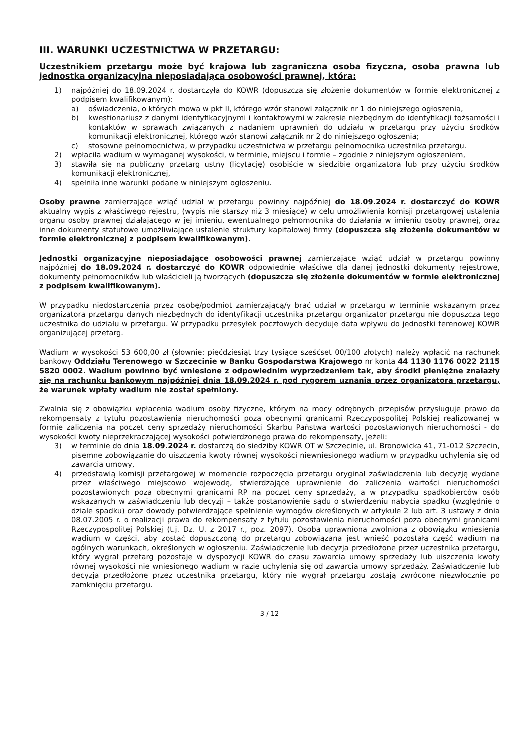III. WARUNKI UCZESTNICTWA W PRZETARGU:
Uczestnikiem przetargu może być krajowa lub zagraniczna osoba fizyczna, osoba prawna lub jednostka organizacyjna nieposiadająca osobowości prawnej, która:
1) najpóźniej do 18.09.2024 r. dostarczyła do KOWR (dopuszcza się złożenie dokumentów w formie elektronicznej z podpisem kwalifikowanym):
a) oświadczenia, o których mowa w pkt II, którego wzór stanowi załącznik nr 1 do niniejszego ogłoszenia,
b) kwestionariusz z danymi identyfikacyjnymi i kontaktowymi w zakresie niezbędnym do identyfikacji tożsamości i kontaktów w sprawach związanych z nadaniem uprawnień do udziału w przetargu przy użyciu środków komunikacji elektronicznej, którego wzór stanowi załącznik nr 2 do niniejszego ogłoszenia;
c) stosowne pełnomocnictwa, w przypadku uczestnictwa w przetargu pełnomocnika uczestnika przetargu.
2) wpłaciła wadium w wymaganej wysokości, w terminie, miejscu i formie – zgodnie z niniejszym ogłoszeniem,
3) stawiła się na publiczny przetarg ustny (licytację) osobiście w siedzibie organizatora lub przy użyciu środków komunikacji elektronicznej,
4) spełniła inne warunki podane w niniejszym ogłoszeniu.
Osoby prawne zamierzające wziąć udział w przetargu powinny najpóźniej do 18.09.2024 r. dostarczyć do KOWR aktualny wypis z właściwego rejestru, (wypis nie starszy niż 3 miesiące) w celu umożliwienia komisji przetargowej ustalenia organu osoby prawnej działającego w jej imieniu, ewentualnego pełnomocnika do działania w imieniu osoby prawnej, oraz inne dokumenty statutowe umożliwiające ustalenie struktury kapitałowej firmy (dopuszcza się złożenie dokumentów w formie elektronicznej z podpisem kwalifikowanym).
Jednostki organizacyjne nieposiadające osobowości prawnej zamierzające wziąć udział w przetargu powinny najpóźniej do 18.09.2024 r. dostarczyć do KOWR odpowiednie właściwe dla danej jednostki dokumenty rejestrowe, dokumenty pełnomocników lub właścicieli ją tworzących (dopuszcza się złożenie dokumentów w formie elektronicznej z podpisem kwalifikowanym).
W przypadku niedostarczenia przez osobę/podmiot zamierzającą/y brać udział w przetargu w terminie wskazanym przez organizatora przetargu danych niezbędnych do identyfikacji uczestnika przetargu organizator przetargu nie dopuszcza tego uczestnika do udziału w przetargu. W przypadku przesyłek pocztowych decyduje data wpływu do jednostki terenowej KOWR organizującej przetarg.
Wadium w wysokości 53 600,00 zł (słownie: pięćdziesiąt trzy tysiące sześćset 00/100 złotych) należy wpłacić na rachunek bankowy Oddziału Terenowego w Szczecinie w Banku Gospodarstwa Krajowego nr konta 44 1130 1176 0022 2115 5820 0002. Wadium powinno być wniesione z odpowiednim wyprzedzeniem tak, aby środki pieniężne znalazły się na rachunku bankowym najpóźniej dnia 18.09.2024 r. pod rygorem uznania przez organizatora przetargu, że warunek wpłaty wadium nie został spełniony.
Zwalnia się z obowiązku wpłacenia wadium osoby fizyczne, którym na mocy odrębnych przepisów przysługuje prawo do rekompensaty z tytułu pozostawienia nieruchomości poza obecnymi granicami Rzeczypospolitej Polskiej realizowanej w formie zaliczenia na poczet ceny sprzedaży nieruchomości Skarbu Państwa wartości pozostawionych nieruchomości - do wysokości kwoty nieprzekraczającej wysokości potwierdzonego prawa do rekompensaty, jeżeli:
3) w terminie do dnia 18.09.2024 r. dostarczą do siedziby KOWR OT w Szczecinie, ul. Bronowicka 41, 71-012 Szczecin, pisemne zobowiązanie do uiszczenia kwoty równej wysokości niewniesionego wadium w przypadku uchylenia się od zawarcia umowy,
4) przedstawią komisji przetargowej w momencie rozpoczęcia przetargu oryginał zaświadczenia lub decyzję wydane przez właściwego miejscowo wojewodę, stwierdzające uprawnienie do zaliczenia wartości nieruchomości pozostawionych poza obecnymi granicami RP na poczet ceny sprzedaży, a w przypadku spadkobierców osób wskazanych w zaświadczeniu lub decyzji – także postanowienie sądu o stwierdzeniu nabycia spadku (względnie o dziale spadku) oraz dowody potwierdzające spełnienie wymogów określonych w artykule 2 lub art. 3 ustawy z dnia 08.07.2005 r. o realizacji prawa do rekompensaty z tytułu pozostawienia nieruchomości poza obecnymi granicami Rzeczypospolitej Polskiej (t.j. Dz. U. z 2017 r., poz. 2097). Osoba uprawniona zwolniona z obowiązku wniesienia wadium w części, aby zostać dopuszczoną do przetargu zobowiązana jest wnieść pozostałą część wadium na ogólnych warunkach, określonych w ogłoszeniu. Zaświadczenie lub decyzja przedłożone przez uczestnika przetargu, który wygrał przetarg pozostaje w dyspozycji KOWR do czasu zawarcia umowy sprzedaży lub uiszczenia kwoty równej wysokości nie wniesionego wadium w razie uchylenia się od zawarcia umowy sprzedaży. Zaświadczenie lub decyzja przedłożone przez uczestnika przetargu, który nie wygrał przetargu zostają zwrócone niezwłocznie po zamknięciu przetargu.
3 / 12